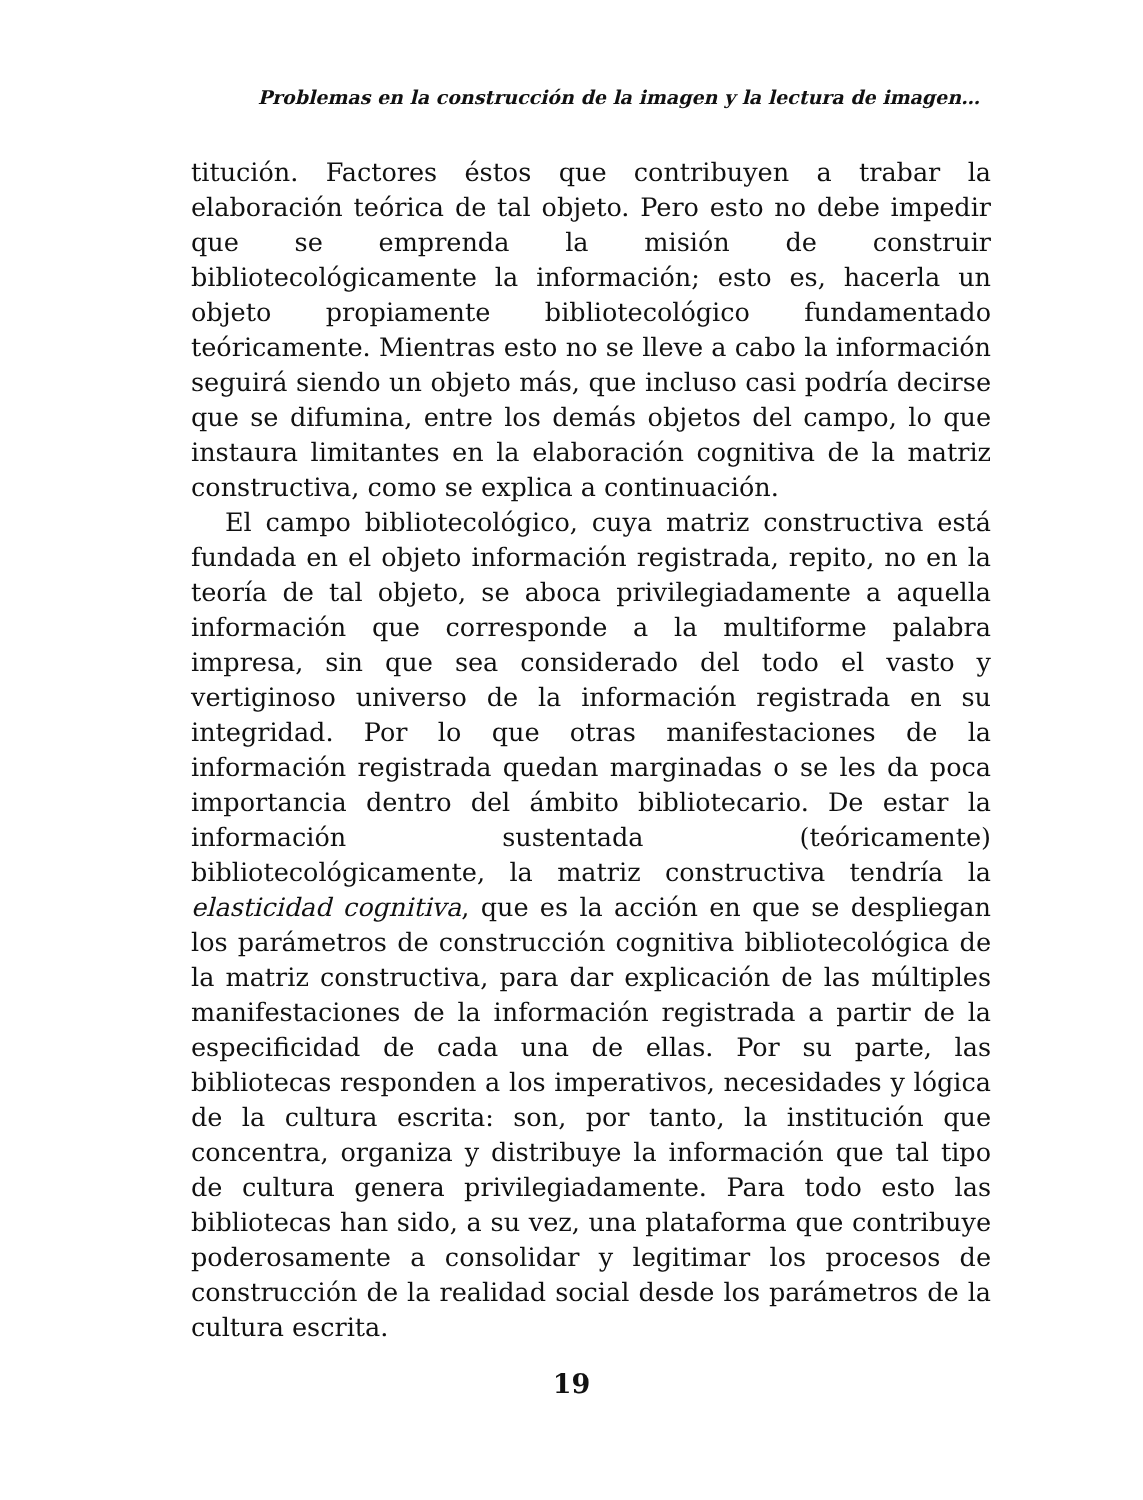Problemas en la construcción de la imagen y la lectura de imagen…
titución. Factores éstos que contribuyen a trabar la elaboración teórica de tal objeto. Pero esto no debe impedir que se emprenda la misión de construir bibliotecológicamente la información; esto es, hacerla un objeto propiamente bibliotecológico fundamentado teóricamente. Mientras esto no se lleve a cabo la información seguirá siendo un objeto más, que incluso casi podría decirse que se difumina, entre los demás objetos del campo, lo que instaura limitantes en la elaboración cognitiva de la matriz constructiva, como se explica a continuación.
El campo bibliotecológico, cuya matriz constructiva está fundada en el objeto información registrada, repito, no en la teoría de tal objeto, se aboca privilegiadamente a aquella información que corresponde a la multiforme palabra impresa, sin que sea considerado del todo el vasto y vertiginoso universo de la información registrada en su integridad. Por lo que otras manifestaciones de la información registrada quedan marginadas o se les da poca importancia dentro del ámbito bibliotecario. De estar la información sustentada (teóricamente) bibliotecológicamente, la matriz constructiva tendría la elasticidad cognitiva, que es la acción en que se despliegan los parámetros de construcción cognitiva bibliotecológica de la matriz constructiva, para dar explicación de las múltiples manifestaciones de la información registrada a partir de la especificidad de cada una de ellas. Por su parte, las bibliotecas responden a los imperativos, necesidades y lógica de la cultura escrita: son, por tanto, la institución que concentra, organiza y distribuye la información que tal tipo de cultura genera privilegiadamente. Para todo esto las bibliotecas han sido, a su vez, una plataforma que contribuye poderosamente a consolidar y legitimar los procesos de construcción de la realidad social desde los parámetros de la cultura escrita.
19